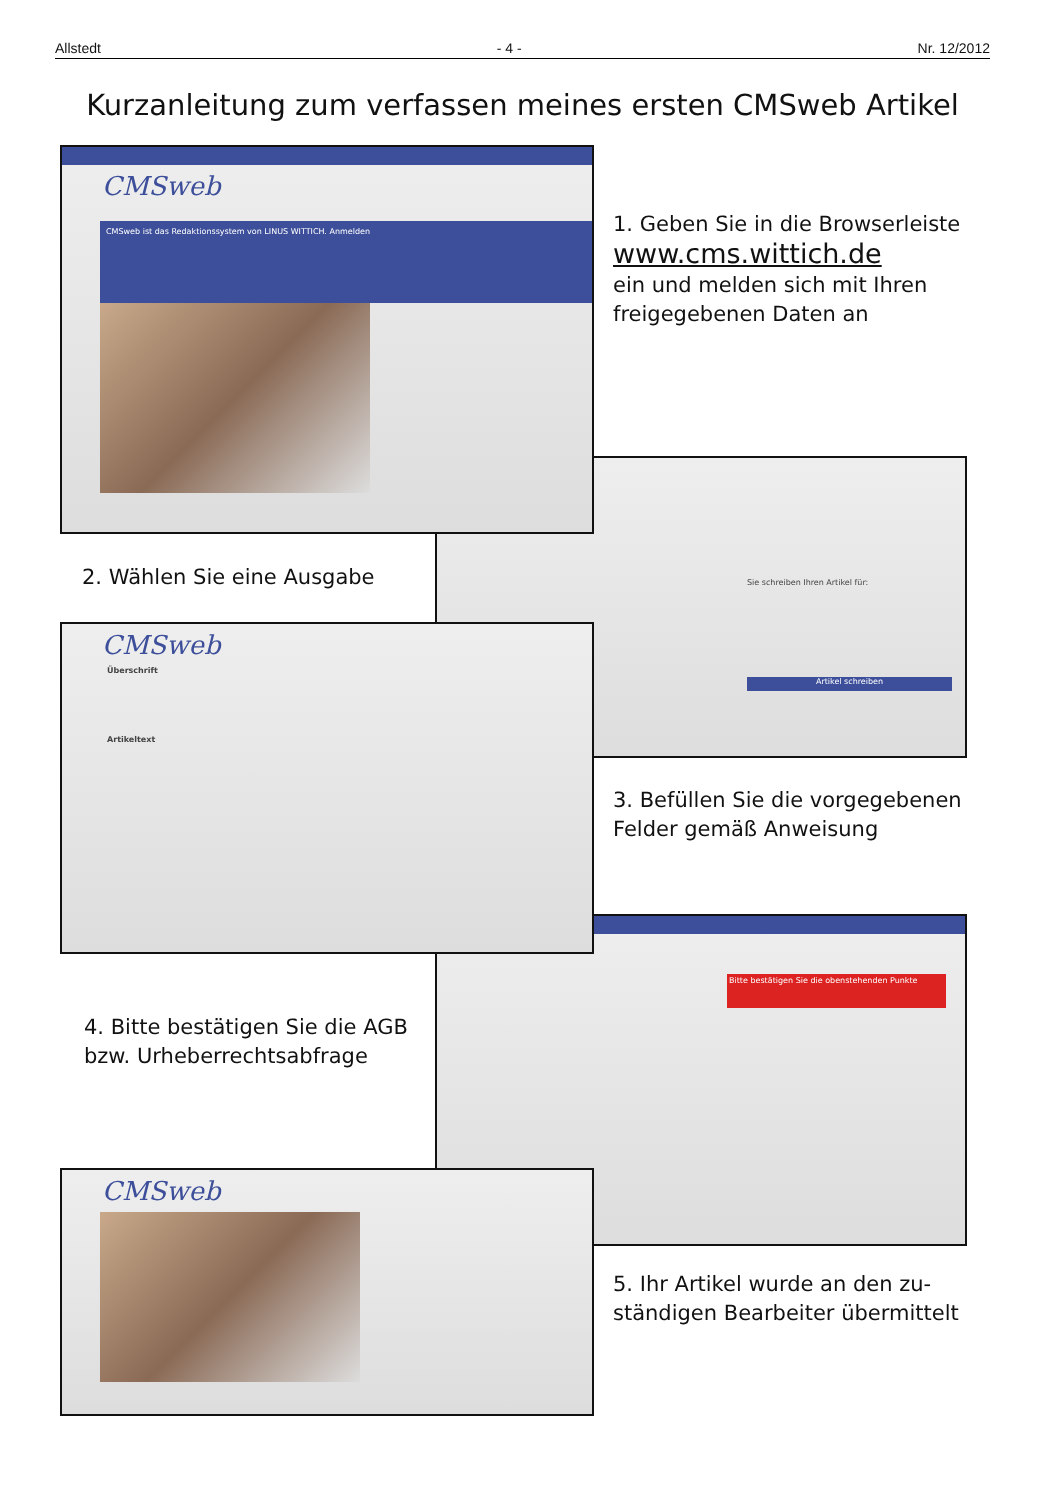Allstedt - 4 - Nr. 12/2012
Kurzanleitung zum verfassen meines ersten CMSweb Artikel
CMSweb
CMSweb ist das Redaktionssystem von LINUS WITTICH. Anmelden
1. Geben Sie in die Browserleiste
www.cms.wittich.de
ein und melden sich mit Ihren
freigegebenen Daten an
Sie schreiben Ihren Artikel für:
Artikel schreiben
2. Wählen Sie eine Ausgabe
CMSweb
Überschrift
Artikeltext
3. Befüllen Sie die vorgegebenen
Felder gemäß Anweisung
Bitte bestätigen Sie die obenstehenden Punkte
4. Bitte bestätigen Sie die AGB
bzw. Urheberrechtsabfrage
CMSweb
5. Ihr Artikel wurde an den zu-
ständigen Bearbeiter übermittelt